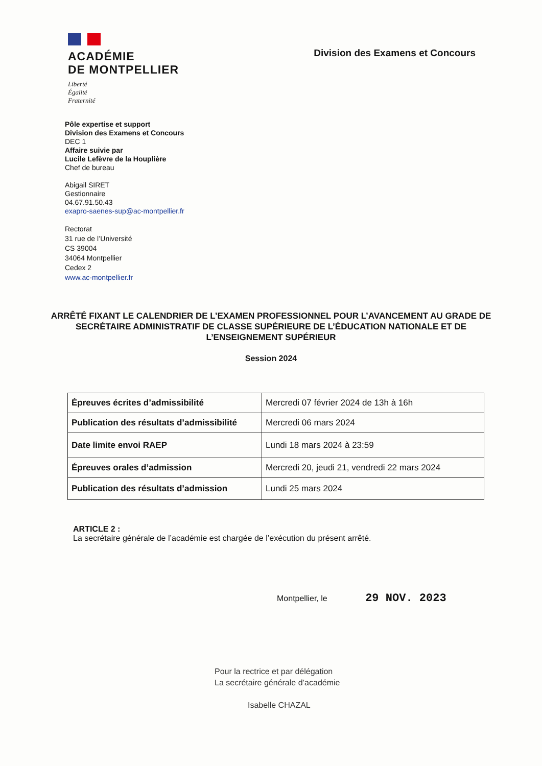ACADÉMIE
DE MONTPELLIER
Liberté
Égalité
Fraternité
Division des Examens et Concours
Pôle expertise et support
Division des Examens et Concours
DEC 1
Affaire suivie par
Lucile Lefèvre de la Houplière
Chef de bureau
Abigail SIRET
Gestionnaire
04.67.91.50.43
exapro-saenes-sup@ac-montpellier.fr
Rectorat
31 rue de l’Université
CS 39004
34064 Montpellier
Cedex 2
www.ac-montpellier.fr
ARRÊTÉ FIXANT LE CALENDRIER DE L’EXAMEN PROFESSIONNEL POUR L’AVANCEMENT AU GRADE DE SECRÉTAIRE ADMINISTRATIF DE CLASSE SUPÉRIEURE DE L’ÉDUCATION NATIONALE ET DE L’ENSEIGNEMENT SUPÉRIEUR
Session 2024
| Épreuves écrites d’admissibilité | Mercredi 07 février 2024 de 13h à 16h |
| Publication des résultats d’admissibilité | Mercredi 06 mars 2024 |
| Date limite envoi RAEP | Lundi 18 mars 2024 à 23:59 |
| Épreuves orales d’admission | Mercredi 20, jeudi 21, vendredi 22 mars 2024 |
| Publication des résultats d’admission | Lundi 25 mars 2024 |
ARTICLE 2 :
La secrétaire générale de l’académie est chargée de l’exécution du présent arrêté.
Montpellier, le 29 NOV. 2023
Pour la rectrice et par délégation
La secrétaire générale d’académie
Isabelle CHAZAL